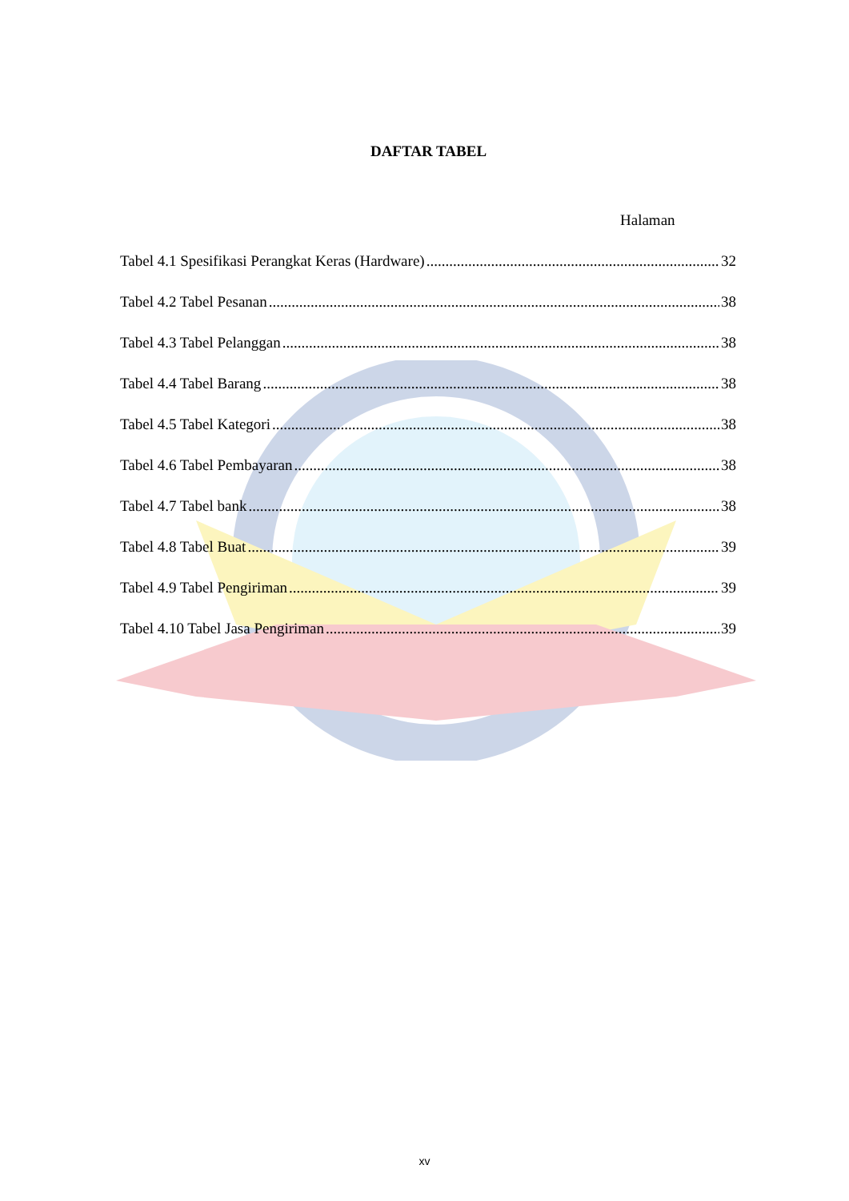DAFTAR TABEL
Halaman
Tabel 4.1 Spesifikasi Perangkat Keras (Hardware) 32
Tabel 4.2 Tabel Pesanan 38
Tabel 4.3 Tabel Pelanggan 38
Tabel 4.4 Tabel Barang 38
Tabel 4.5 Tabel Kategori 38
Tabel 4.6 Tabel Pembayaran 38
Tabel 4.7 Tabel bank 38
Tabel 4.8 Tabel Buat 39
Tabel 4.9 Tabel Pengiriman 39
Tabel 4.10 Tabel Jasa Pengiriman 39
xv